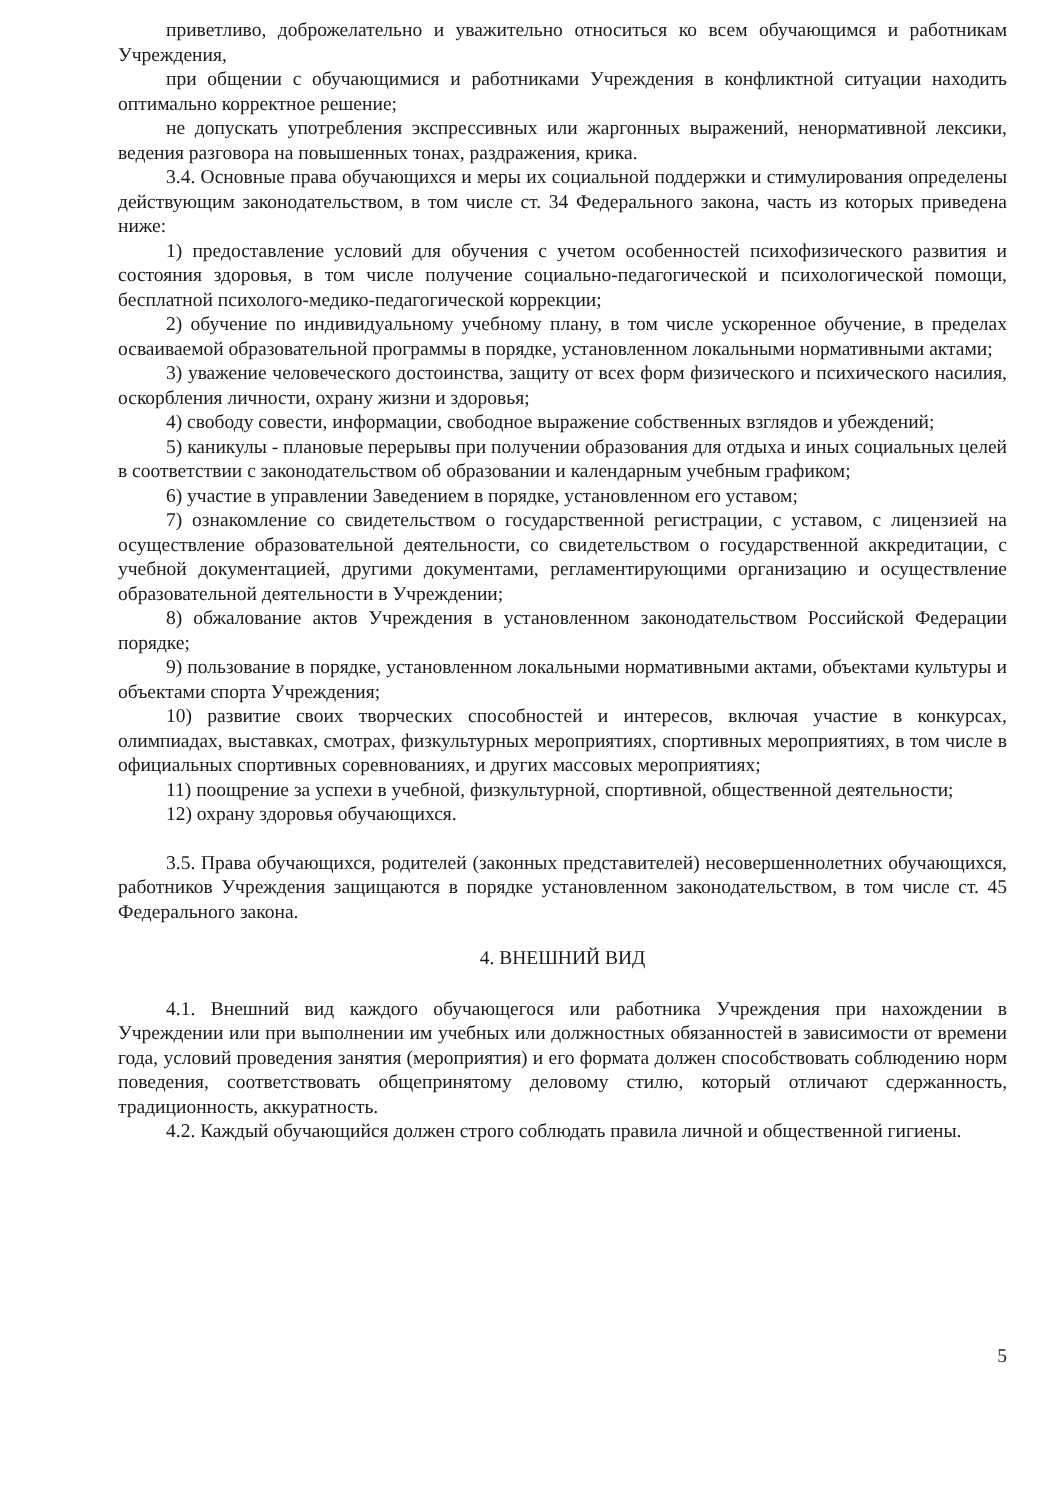приветливо, доброжелательно и уважительно относиться ко всем обучающимся и работникам Учреждения,
при общении с обучающимися и работниками Учреждения в конфликтной ситуации находить оптимально корректное решение;
не допускать употребления экспрессивных или жаргонных выражений, ненормативной лексики, ведения разговора на повышенных тонах, раздражения, крика.
3.4. Основные права обучающихся и меры их социальной поддержки и стимулирования определены действующим законодательством, в том числе ст. 34 Федерального закона, часть из которых приведена ниже:
1) предоставление условий для обучения с учетом особенностей психофизического развития и состояния здоровья, в том числе получение социально-педагогической и психологической помощи, бесплатной психолого-медико-педагогической коррекции;
2) обучение по индивидуальному учебному плану, в том числе ускоренное обучение, в пределах осваиваемой образовательной программы в порядке, установленном локальными нормативными актами;
3) уважение человеческого достоинства, защиту от всех форм физического и психического насилия, оскорбления личности, охрану жизни и здоровья;
4) свободу совести, информации, свободное выражение собственных взглядов и убеждений;
5) каникулы - плановые перерывы при получении образования для отдыха и иных социальных целей в соответствии с законодательством об образовании и календарным учебным графиком;
6) участие в управлении Заведением в порядке, установленном его уставом;
7) ознакомление со свидетельством о государственной регистрации, с уставом, с лицензией на осуществление образовательной деятельности, со свидетельством о государственной аккредитации, с учебной документацией, другими документами, регламентирующими организацию и осуществление образовательной деятельности в Учреждении;
8) обжалование актов Учреждения в установленном законодательством Российской Федерации порядке;
9) пользование в порядке, установленном локальными нормативными актами, объектами культуры и объектами спорта Учреждения;
10) развитие своих творческих способностей и интересов, включая участие в конкурсах, олимпиадах, выставках, смотрах, физкультурных мероприятиях, спортивных мероприятиях, в том числе в официальных спортивных соревнованиях, и других массовых мероприятиях;
11) поощрение за успехи в учебной, физкультурной, спортивной, общественной деятельности;
12) охрану здоровья обучающихся.
3.5. Права обучающихся, родителей (законных представителей) несовершеннолетних обучающихся, работников Учреждения защищаются в порядке установленном законодательством, в том числе ст. 45 Федерального закона.
4. ВНЕШНИЙ ВИД
4.1. Внешний вид каждого обучающегося или работника Учреждения при нахождении в Учреждении или при выполнении им учебных или должностных обязанностей в зависимости от времени года, условий проведения занятия (мероприятия) и его формата должен способствовать соблюдению норм поведения, соответствовать общепринятому деловому стилю, который отличают сдержанность, традиционность, аккуратность.
4.2. Каждый обучающийся должен строго соблюдать правила личной и общественной гигиены.
5